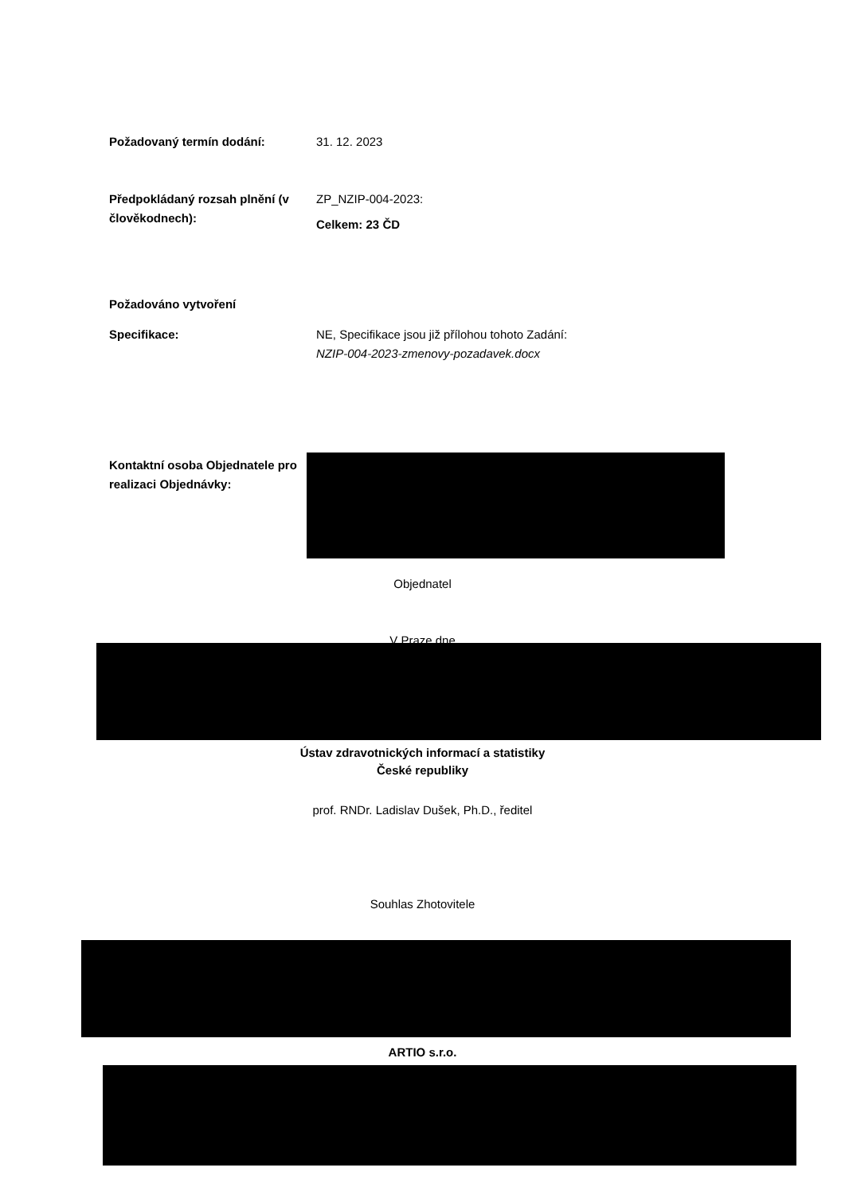Požadovaný termín dodání: 31. 12. 2023
Předpokládaný rozsah plnění (v člověkodnech):
ZP_NZIP-004-2023:
Celkem: 23 ČD
Požadováno vytvoření
Specifikace: NE, Specifikace jsou již přílohou tohoto Zadání:
NZIP-004-2023-zmenovy-pozadavek.docx
Kontaktní osoba Objednatele pro realizaci Objednávky:
Objednatel
V Praze dne
Ústav zdravotnických informací a statistiky
České republiky
prof. RNDr. Ladislav Dušek, Ph.D., ředitel
Souhlas Zhotovitele
ARTIO s.r.o.